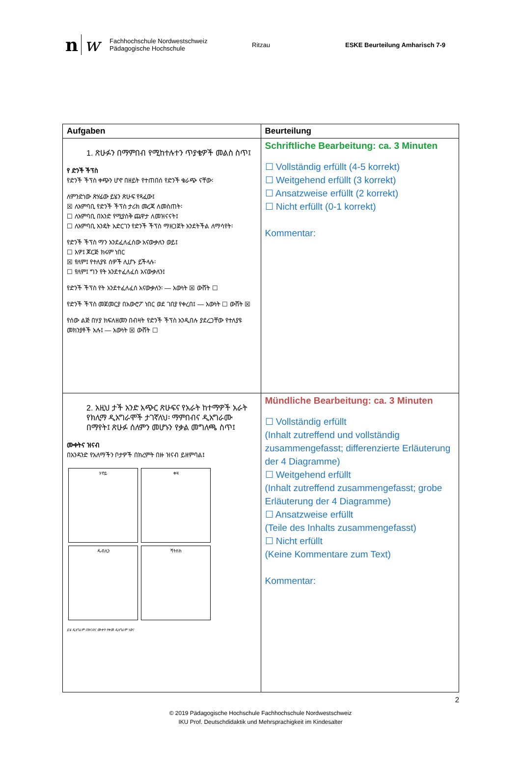nw Fachhochschule Nordwestschweiz
Pädagogische Hochschule Ritzau ESKE Beurteilung Amharisch 7-9
| Aufgaben | Beurteilung |
| --- | --- |
| 1. ጽሁፉን በማምበብ የሚከተሉተን ጥያቄዎች መልስ ስጥ፤ የ ድንች ችፕስ የድንች ችፕስ ቀጭን ሆኖ በዘይት የተጠበሰ የድንች ቁራጭ ናቸው፡ ለምንድነው ጽሃፊው ይሄን ጽሁፍ የጻፈው፤ ☒ ለአምባቢ የድንች ችፕስ ታሪክ መረጃ ለመስጠት፡ ☐ ለአምባቢ በአንድ የሚያስቅ ጨዋታ ለመዝናናት፤ ☐ ለአምባቢ አንዴት አድርገን የድንች ችፕስ ማዘጋጀት አንደትችል ለማሳየት፡ የድንች ችፕስ ማን አንደፈለፈሰው አናውቃለን ወይ፤ ☐ አዎ፤ ጆርጅ ክሩም ነበር ☒ የለም፤ የተለያዩ ሰዎች ሊሆኑ ይችላሉ፡ ☐ የለም፤ ግን የት አንደተፈለፈሰ አናውቃለን፤ የድንች ችፕስ የት አንደተፈለፈሰ አናውቃለን፡ — አውነት ☒ ውሸት ☐ የድንች ችፕስ መጀመርያ በአውሮፖ ነበር ወደ ገበያ የቀረበ፤ — አውነት ☐ ውሸት ☒ የሰው ልጅ በሃያ ክፍለዘመን በብዛት የድንች ችፕስ አንዲበሉ ያደረጋቸው የተለያዩ መክንያቶች አሉ፤ — አውነት ☒ ውሸት ☐ | Schriftliche Bearbeitung: ca. 3 Minuten ☐ Vollständig erfüllt (4-5 korrekt) ☐ Weitgehend erfüllt (3 korrekt) ☐ Ansatzweise erfüllt (2 korrekt) ☐ Nicht erfüllt (0-1 korrekt) Kommentar: |
| 2. አዚህ ታች አንድ አጭር ጽሁፍና የአራት ከተማዎች አራት የክሊማ ዲአግራሞች ታገኛለህ፡ ማምበብና ዲአግራሙ በማየት፤ ጽሁፉ ሰለምን መሆኑን የቃል መግለጫ ስጥ፤ ሙቀትና ዝናብ በአንዳንድ የአለማችን ቦታዎች በክረምት በዙ ዝናብ ይዘምባል፤ ሃኖይ ቀዛ ዱብሊን ሻትስክ ይሄ ዲአግራም በዝናብና ሙቀት የቀመ ዲአግራም ነው፤ | Mündliche Bearbeitung: ca. 3 Minuten ☐ Vollständig erfüllt (Inhalt zutreffend und vollständig zusammengefasst; differenzierte Erläuterung der 4 Diagramme) ☐ Weitgehend erfüllt (Inhalt zutreffend zusammengefasst; grobe Erläuterung der 4 Diagramme) ☐ Ansatzweise erfüllt (Teile des Inhalts zusammengefasst) ☐ Nicht erfüllt (Keine Kommentare zum Text) Kommentar: |
2
© 2019 Pädagogische Hochschule Fachhochschule Nordwestschweiz
IKU Prof. Deutschdidaktik und Mehrsprachigkeit im Kindesalter